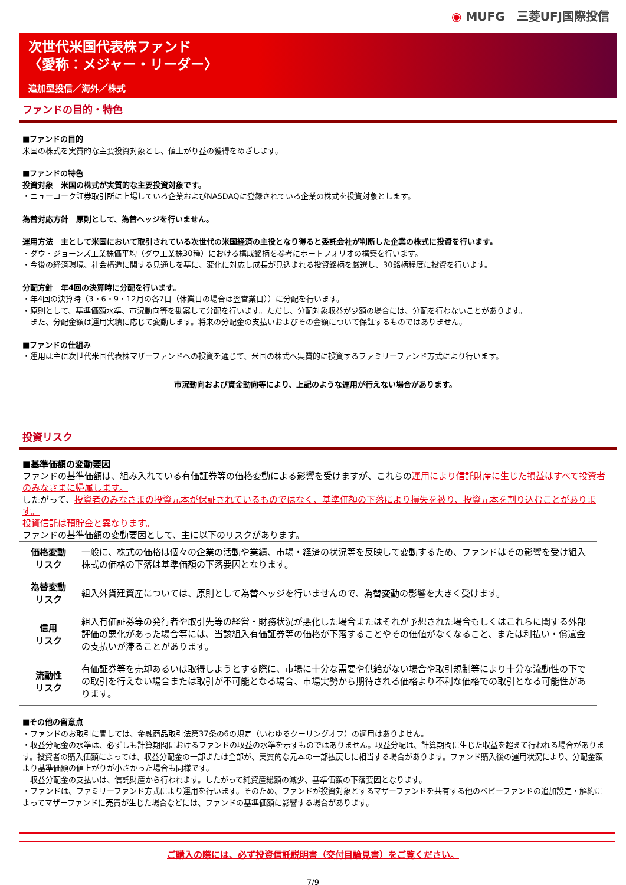◉ MUFG　三菱UFJ国際投信
次世代米国代表株ファンド
〈愛称：メジャー・リーダー〉
追加型投信／海外／株式
ファンドの目的・特色
■ファンドの目的
米国の株式を実質的な主要投資対象とし、値上がり益の獲得をめざします。
■ファンドの特色
投資対象　米国の株式が実質的な主要投資対象です。
・ニューヨーク証券取引所に上場している企業およびNASDAQに登録されている企業の株式を投資対象とします。
為替対応方針　原則として、為替ヘッジを行いません。
運用方法　主として米国において取引されている次世代の米国経済の主役となり得ると委託会社が判断した企業の株式に投資を行います。
・ダウ・ジョーンズ工業株価平均（ダウ工業株30種）における構成銘柄を参考にポートフォリオの構築を行います。
・今後の経済環境、社会構造に関する見通しを基に、変化に対応し成長が見込まれる投資銘柄を厳選し、30銘柄程度に投資を行います。
分配方針　年4回の決算時に分配を行います。
・年4回の決算時（3・6・9・12月の各7日（休業日の場合は翌営業日））に分配を行います。
・原則として、基準価額水準、市況動向等を勘案して分配を行います。ただし、分配対象収益が少額の場合には、分配を行わないことがあります。
　また、分配金額は運用実績に応じて変動します。将来の分配金の支払いおよびその金額について保証するものではありません。
■ファンドの仕組み
・運用は主に次世代米国代表株マザーファンドへの投資を通じて、米国の株式へ実質的に投資するファミリーファンド方式により行います。
市況動向および資金動向等により、上記のような運用が行えない場合があります。
投資リスク
■基準価額の変動要因
ファンドの基準価額は、組み入れている有価証券等の価格変動による影響を受けますが、これらの運用により信託財産に生じた損益はすべて投資者のみなさまに帰属します。
したがって、投資者のみなさまの投資元本が保証されているものではなく、基準価額の下落により損失を被り、投資元本を割り込むことがあります。
投資信託は預貯金と異なります。
ファンドの基準価額の変動要因として、主に以下のリスクがあります。
| 価格変動 リスク | 一般に、株式の価格は個々の企業の活動や業績、市場・経済の状況等を反映して変動するため、ファンドはその影響を受け組入株式の価格の下落は基準価額の下落要因となります。 |
| 為替変動 リスク | 組入外貨建資産については、原則として為替ヘッジを行いませんので、為替変動の影響を大きく受けます。 |
| 信用 リスク | 組入有価証券等の発行者や取引先等の経営・財務状況が悪化した場合またはそれが予想された場合もしくはこれらに関する外部評価の悪化があった場合等には、当該組入有価証券等の価格が下落することやその価値がなくなること、または利払い・償還金の支払いが滞ることがあります。 |
| 流動性 リスク | 有価証券等を売却あるいは取得しようとする際に、市場に十分な需要や供給がない場合や取引規制等により十分な流動性の下での取引を行えない場合または取引が不可能となる場合、市場実勢から期待される価格より不利な価格での取引となる可能性があります。 |
■その他の留意点
・ファンドのお取引に関しては、金融商品取引法第37条の6の規定（いわゆるクーリングオフ）の適用はありません。
・収益分配金の水準は、必ずしも計算期間におけるファンドの収益の水準を示すものではありません。収益分配は、計算期間に生じた収益を超えて行われる場合があります。投資者の購入価額によっては、収益分配金の一部または全部が、実質的な元本の一部払戻しに相当する場合があります。ファンド購入後の運用状況により、分配金額より基準価額の値上がりが小さかった場合も同様です。
　収益分配金の支払いは、信託財産から行われます。したがって純資産総額の減少、基準価額の下落要因となります。
・ファンドは、ファミリーファンド方式により運用を行います。そのため、ファンドが投資対象とするマザーファンドを共有する他のベビーファンドの追加設定・解約によってマザーファンドに売買が生じた場合などには、ファンドの基準価額に影響する場合があります。
ご購入の際には、必ず投資信託説明書（交付目論見書）をご覧ください。
7/9